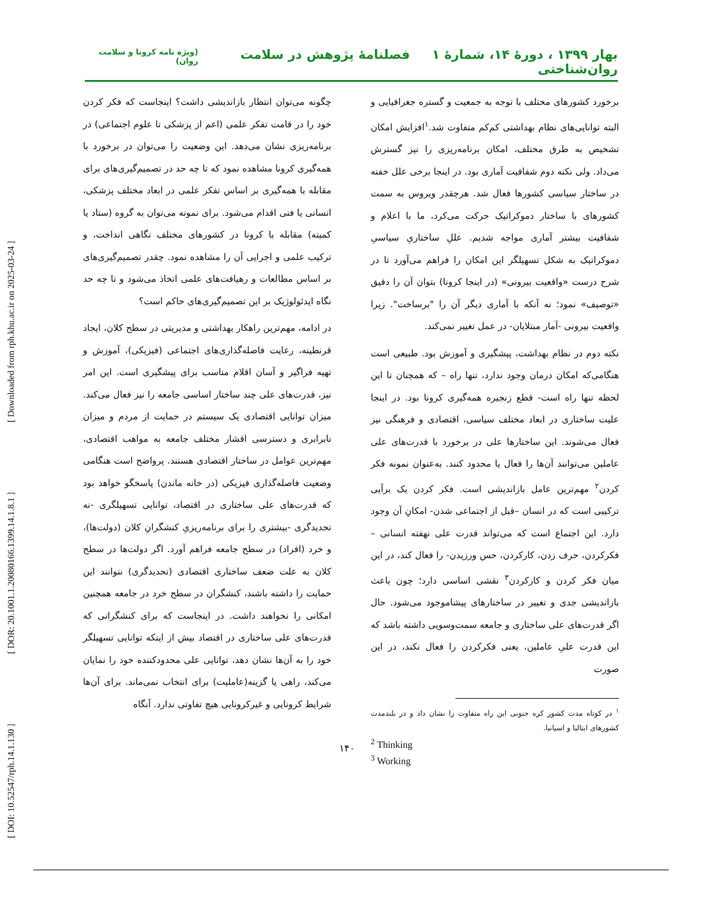[ DOI: 10.52547/rph.14.1.130 ] [ DOR: 20.1001.1.20080166.1399.14.1.8.1 ] [ Downloaded from rph.khu.ac.ir on 2025-03-24 ]
بهار ۱۳۹۹ ، دورۀ ۱۴، شمارۀ ۱ فصلنامۀ پژوهش در سلامت روان‌شناختی (ویژه نامه کرونا و سلامت روان)
برخورد کشورهای مختلف با توجه به جمعیت و گستره جغرافیایی و البته توانایی‌های نظام بهداشتی کم‌کم متفاوت شد.<sup>۱</sup>افزایش امکان تشخیص به طرق مختلف، امکان برنامه‌ریزی را نیز گسترش می‌داد. ولی نکته دوم شفافیت آماری بود. در اینجا برخی علل خفته در ساختار سیاسی کشورها فعال شد. هرچقدر ویروس به سمت کشورهای با ساختار دموکراتیک حرکت می‌کرد، ما با اعلام و شفافیت بیشتر آماری مواجه شدیم. عللِ ساختاریِ سیاسیِ دموکراتیک به شکل تسهیلگر این امکان را فراهم می‌آورد تا در شرح درست «واقعیت بیرونی» (در اینجا کرونا) بتوان آن را دقیق «توصیف» نمود؛ نه آنکه با آماری دیگر آن را "برساخت". زیرا واقعیت بیرونی -آمار مبتلایان- در عمل تغییر نمی‌کند.
نکته دوم در نظام بهداشت، پیشگیری و آموزش بود. طبیعی است هنگامی‌که امکان درمان وجود ندارد، تنها راه – که همچنان تا این لحظه تنها راه است- قطع زنجیره همه‌گیری کرونا بود. در اینجا علیت ساختاری در ابعاد مختلف سیاسی، اقتصادی و فرهنگی نیز فعال می‌شوند. این ساختارها علی در برخورد با قدرت‌های علی عاملین می‌توانند آن‌ها را فعال یا محدود کنند. به‌عنوان نمونه فکر کردن<sup>۲</sup> مهم‌ترین عامل بازاندیشی است. فکر کردن یک برآیی ترکیبی است که در انسان –قبل از اجتماعی شدن- امکانِ آن وجود دارد. این اجتماع است که می‌تواند قدرت علی نهفته انسانی –فکرکردن، حرف زدن، کارکردن، حس ورزیدن- را فعال کند، در این میان فکر کردن و کارکردن<sup>۳</sup> نقشی اساسی دارد؛ چون باعث بازاندیشی جدی و تغییر در ساختارهای پیشاموجود می‌شود. حال اگر قدرت‌های علی ساختاری و جامعه سمت‌وسویی داشته باشد که این قدرت علیِ عاملین، یعنی فکرکردن را فعال نکند، در این صورت
<sup>۱</sup> در کوتاه مدت کشور کره جنوبی این راه متفاوت را نشان داد و در بلندمدت کشورهای ایتالیا و اسپانیا.
<sup>2</sup> Thinking
<sup>3</sup> Working
چگونه می‌توان انتظار بازاندیشی داشت؟ اینجاست که فکر کردن خود را در قامت تفکر علمی (اعم از پزشکی تا علوم اجتماعی) در برنامه‌ریزی نشان می‌دهد. این وضعیت را می‌توان در برخورد با همه‌گیری کرونا مشاهده نمود که تا چه حد در تصمیم‌گیری‌های برای مقابله با همه‌گیری بر اساس تفکر علمی در ابعاد مختلف پزشکی، انسانی یا فنی اقدام می‌شود. برای نمونه می‌توان به گروه (ستاد یا کمیته) مقابله با کرونا در کشورهای مختلف نگاهی انداخت، و ترکیب علمی و اجرایی آن را مشاهده نمود. چقدر تصمیم‌گیری‌های بر اساس مطالعات و رهیافت‌های علمی اتخاذ می‌شود و تا چه حد نگاه ایدئولوژیک بر این تصمیم‌گیری‌های حاکم است؟
در ادامه، مهم‌ترین راهکار بهداشتی و مدیریتی در سطح کلان، ایجاد قرنطینه، رعایت فاصله‌گذاری‌های اجتماعی (فیزیکی)، آموزش و تهیه فراگیر و آسان اقلام مناسب برای پیشگیری است. این امر نیز، قدرت‌های علی چند ساختار اساسی جامعه را نیز فعال می‌کند. میزان توانایی اقتصادی یک سیستم در حمایت از مردم و میزان نابرابری و دسترسی اقشار مختلف جامعه به مواهب اقتصادی، مهم‌ترین عوامل در ساختار اقتصادی هستند. پرواضح است هنگامی وضعیت فاصله‌گذاری فیزیکی (در خانه ماندن) پاسخگو خواهد بود که قدرت‌های علی ساختاری در اقتصاد، توانایی تسهیلگری -نه تحدیدگری -بیشتری را برای برنامه‌ریزیِ کنشگرانِ کلان (دولت‌ها)، و خرد (افراد) در سطح جامعه فراهم آورد. اگر دولت‌ها در سطح کلان به علت ضعف ساختاری اقتصادی (تحدیدگری) نتوانند این حمایت را داشته باشند، کنشگران در سطح خرد در جامعه همچنین امکانی را نخواهند داشت. در اینجاست که برای کنشگرانی که قدرت‌های علی ساختاری در اقتصاد بیش از اینکه توانایی تسهیلگر خود را به آن‌ها نشان دهد، توانایی علی محدودکننده خود را نمایان می‌کند، راهی یا گزینه(عاملیت) برای انتخاب نمی‌ماند. برای آن‌ها شرایط کرونایی و غیرکرونایی هیچ تفاوتی ندارد. آنگاه
۱۴۰